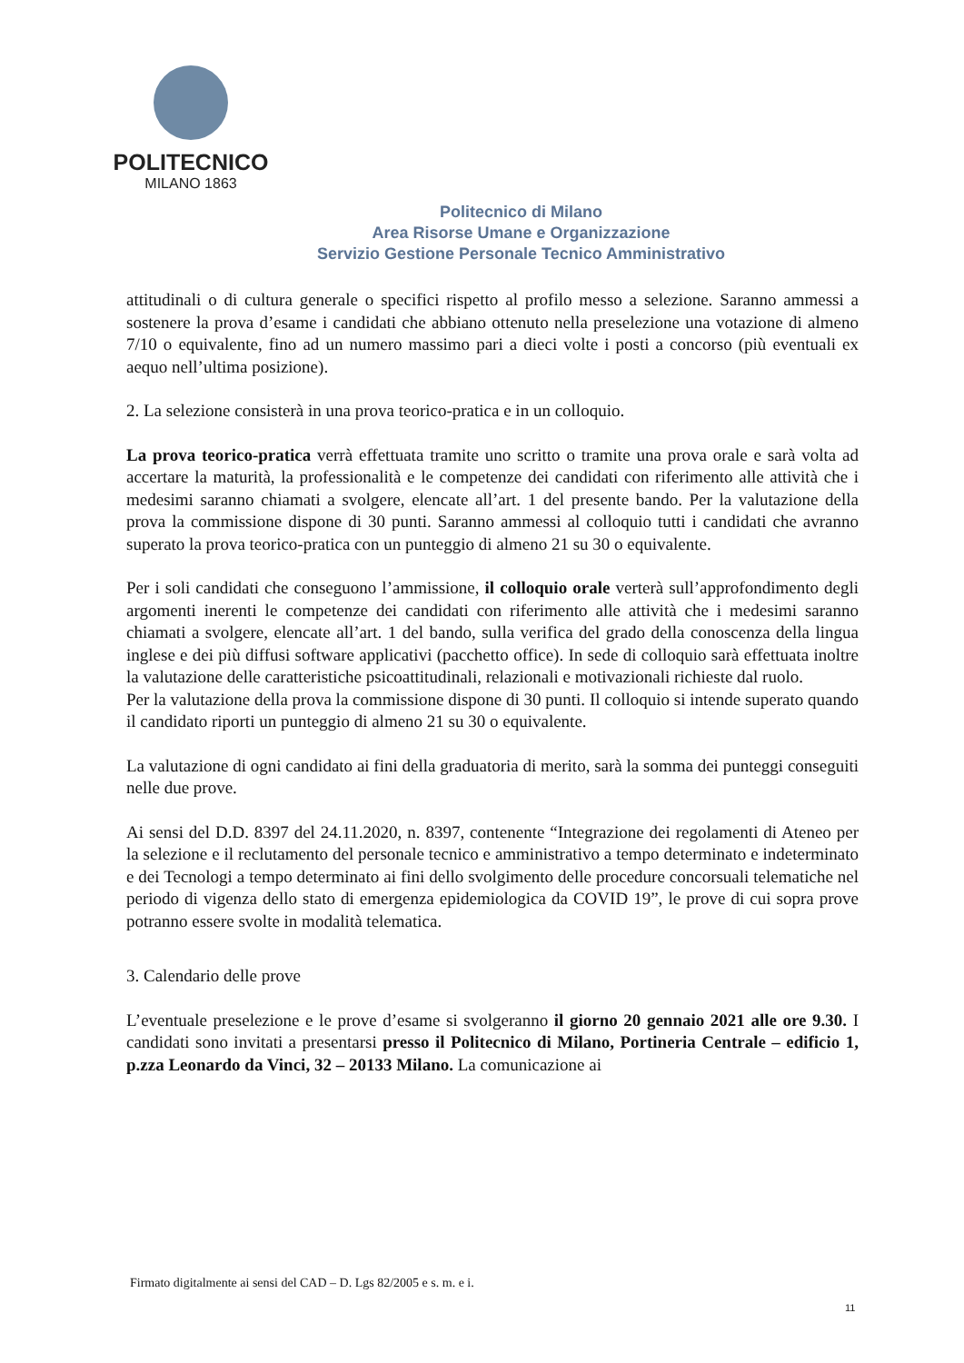POLITECNICO
MILANO 1863
Politecnico di Milano
Area Risorse Umane e Organizzazione
Servizio Gestione Personale Tecnico Amministrativo
attitudinali o di cultura generale o specifici rispetto al profilo messo a selezione. Saranno ammessi a sostenere la prova d’esame i candidati che abbiano ottenuto nella preselezione una votazione di almeno 7/10 o equivalente, fino ad un numero massimo pari a dieci volte i posti a concorso (più eventuali ex aequo nell’ultima posizione).
2. La selezione consisterà in una prova teorico-pratica e in un colloquio.
La prova teorico-pratica verrà effettuata tramite uno scritto o tramite una prova orale e sarà volta ad accertare la maturità, la professionalità e le competenze dei candidati con riferimento alle attività che i medesimi saranno chiamati a svolgere, elencate all’art. 1 del presente bando. Per la valutazione della prova la commissione dispone di 30 punti. Saranno ammessi al colloquio tutti i candidati che avranno superato la prova teorico-pratica con un punteggio di almeno 21 su 30 o equivalente.
Per i soli candidati che conseguono l’ammissione, il colloquio orale verterà sull’approfondimento degli argomenti inerenti le competenze dei candidati con riferimento alle attività che i medesimi saranno chiamati a svolgere, elencate all’art. 1 del bando, sulla verifica del grado della conoscenza della lingua inglese e dei più diffusi software applicativi (pacchetto office). In sede di colloquio sarà effettuata inoltre la valutazione delle caratteristiche psicoattitudinali, relazionali e motivazionali richieste dal ruolo.
Per la valutazione della prova la commissione dispone di 30 punti. Il colloquio si intende superato quando il candidato riporti un punteggio di almeno 21 su 30 o equivalente.
La valutazione di ogni candidato ai fini della graduatoria di merito, sarà la somma dei punteggi conseguiti nelle due prove.
Ai sensi del D.D. 8397 del 24.11.2020, n. 8397, contenente “Integrazione dei regolamenti di Ateneo per la selezione e il reclutamento del personale tecnico e amministrativo a tempo determinato e indeterminato e dei Tecnologi a tempo determinato ai fini dello svolgimento delle procedure concorsuali telematiche nel periodo di vigenza dello stato di emergenza epidemiologica da COVID 19”, le prove di cui sopra prove potranno essere svolte in modalità telematica.
3. Calendario delle prove
L’eventuale preselezione e le prove d’esame si svolgeranno il giorno 20 gennaio 2021 alle ore 9.30. I candidati sono invitati a presentarsi presso il Politecnico di Milano, Portineria Centrale – edificio 1, p.zza Leonardo da Vinci, 32 – 20133 Milano. La comunicazione ai
Firmato digitalmente ai sensi del CAD – D. Lgs 82/2005 e s. m. e i.
11